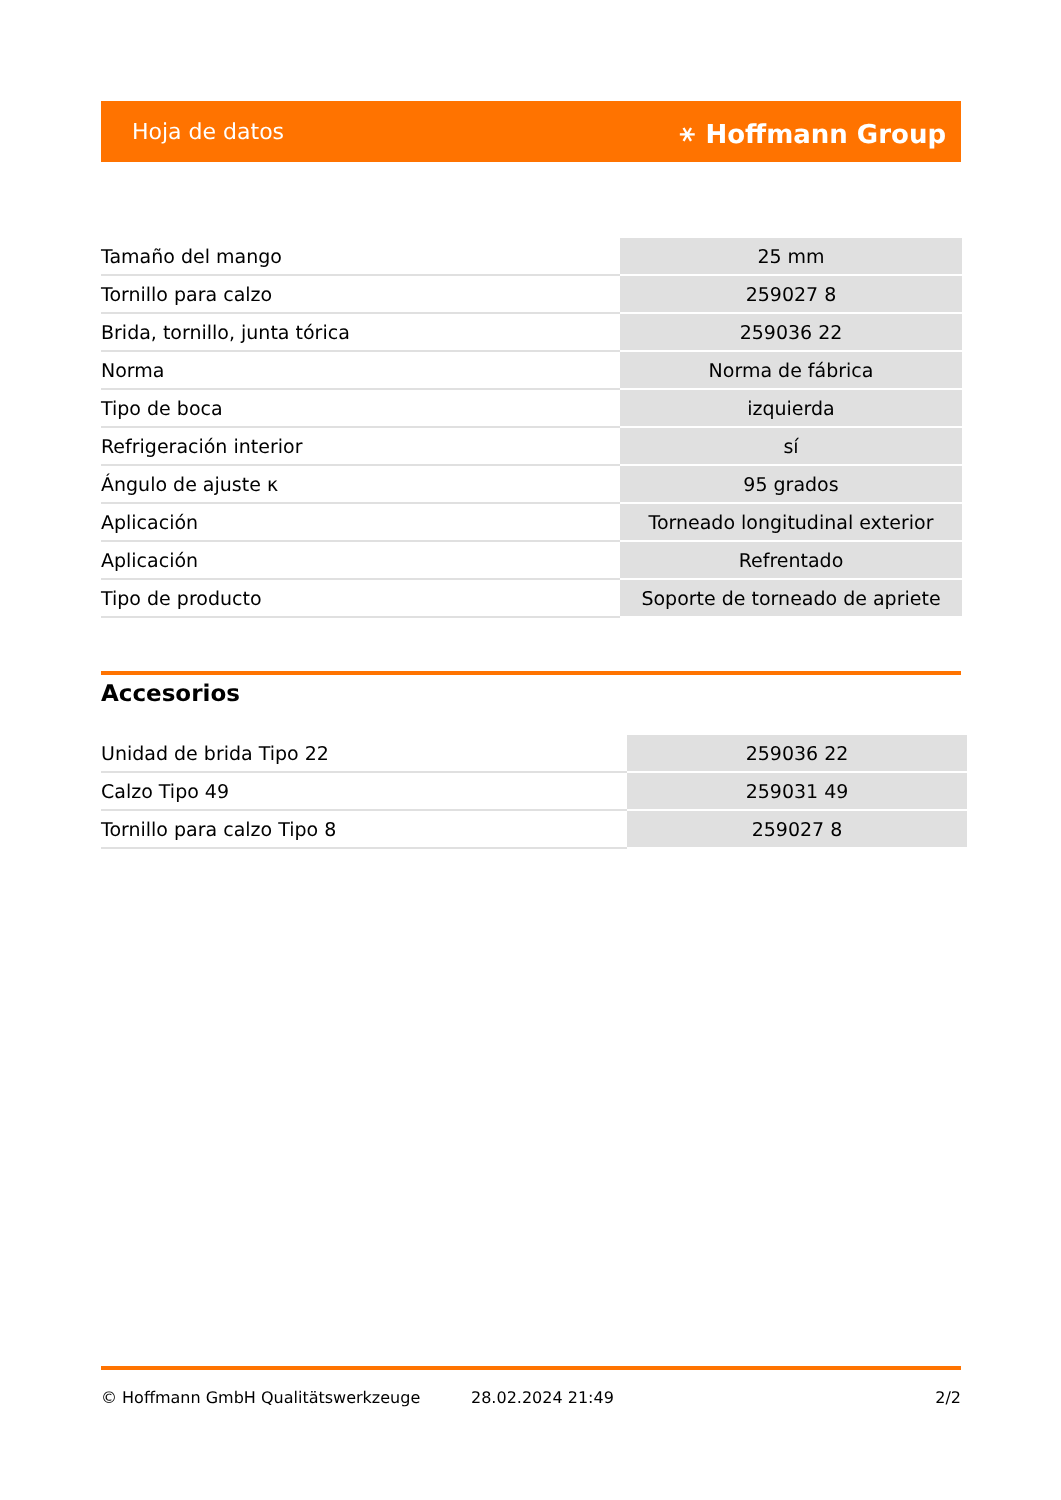Hoja de datos ⚹ Hoffmann Group
| Tamaño del mango | 25 mm |
| Tornillo para calzo | 259027 8 |
| Brida, tornillo, junta tórica | 259036 22 |
| Norma | Norma de fábrica |
| Tipo de boca | izquierda |
| Refrigeración interior | sí |
| Ángulo de ajuste κ | 95 grados |
| Aplicación | Torneado longitudinal exterior |
| Aplicación | Refrentado |
| Tipo de producto | Soporte de torneado de apriete |
Accesorios
| Unidad de brida Tipo 22 | 259036 22 |
| Calzo Tipo 49 | 259031 49 |
| Tornillo para calzo Tipo 8 | 259027 8 |
© Hoffmann GmbH Qualitätswerkzeuge 28.02.2024 21:49 2/2